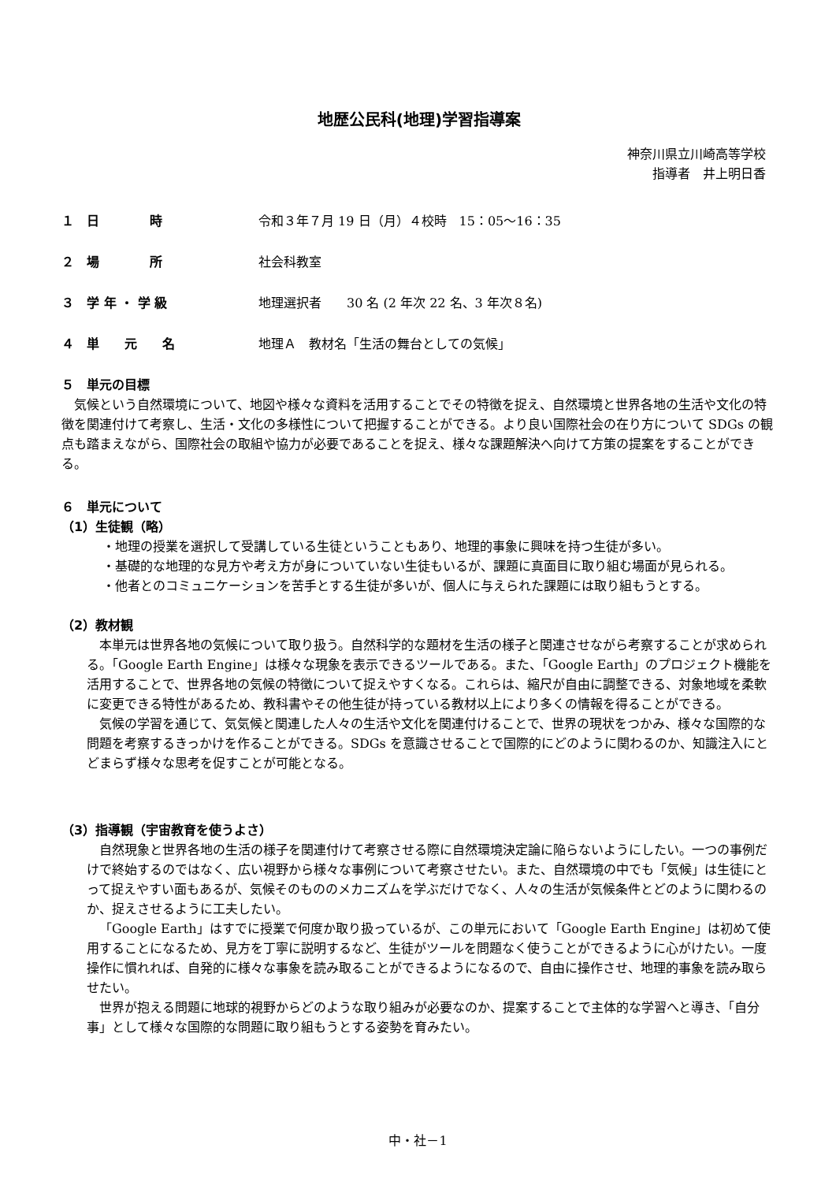地歴公民科(地理)学習指導案
神奈川県立川崎高等学校
指導者　井上明日香
１　日　　　　時 令和３年７月 19 日（月）４校時　15：05～16：35
２　場　　　　所 社会科教室
３　学 年 ・ 学 級 地理選択者　　30 名 (2 年次 22 名、3 年次８名)
４　単　　元　　名 地理Ａ　教材名「生活の舞台としての気候」
５　単元の目標
気候という自然環境について、地図や様々な資料を活用することでその特徴を捉え、自然環境と世界各地の生活や文化の特徴を関連付けて考察し、生活・文化の多様性について把握することができる。より良い国際社会の在り方について SDGs の観点も踏まえながら、国際社会の取組や協力が必要であることを捉え、様々な課題解決へ向けて方策の提案をすることができる。
６　単元について
（1）生徒観（略）
・地理の授業を選択して受講している生徒ということもあり、地理的事象に興味を持つ生徒が多い。
・基礎的な地理的な見方や考え方が身についていない生徒もいるが、課題に真面目に取り組む場面が見られる。
・他者とのコミュニケーションを苦手とする生徒が多いが、個人に与えられた課題には取り組もうとする。
（2）教材観
本単元は世界各地の気候について取り扱う。自然科学的な題材を生活の様子と関連させながら考察することが求められる。「Google Earth Engine」は様々な現象を表示できるツールである。また、「Google Earth」のプロジェクト機能を活用することで、世界各地の気候の特徴について捉えやすくなる。これらは、縮尺が自由に調整できる、対象地域を柔軟に変更できる特性があるため、教科書やその他生徒が持っている教材以上により多くの情報を得ることができる。
気候の学習を通じて、気気候と関連した人々の生活や文化を関連付けることで、世界の現状をつかみ、様々な国際的な問題を考察するきっかけを作ることができる。SDGs を意識させることで国際的にどのように関わるのか、知識注入にとどまらず様々な思考を促すことが可能となる。
（3）指導観（宇宙教育を使うよさ）
自然現象と世界各地の生活の様子を関連付けて考察させる際に自然環境決定論に陥らないようにしたい。一つの事例だけで終始するのではなく、広い視野から様々な事例について考察させたい。また、自然環境の中でも「気候」は生徒にとって捉えやすい面もあるが、気候そのもののメカニズムを学ぶだけでなく、人々の生活が気候条件とどのように関わるのか、捉えさせるように工夫したい。
「Google Earth」はすでに授業で何度か取り扱っているが、この単元において「Google Earth Engine」は初めて使用することになるため、見方を丁寧に説明するなど、生徒がツールを問題なく使うことができるように心がけたい。一度操作に慣れれば、自発的に様々な事象を読み取ることができるようになるので、自由に操作させ、地理的事象を読み取らせたい。
世界が抱える問題に地球的視野からどのような取り組みが必要なのか、提案することで主体的な学習へと導き、「自分事」として様々な国際的な問題に取り組もうとする姿勢を育みたい。
中・社－1